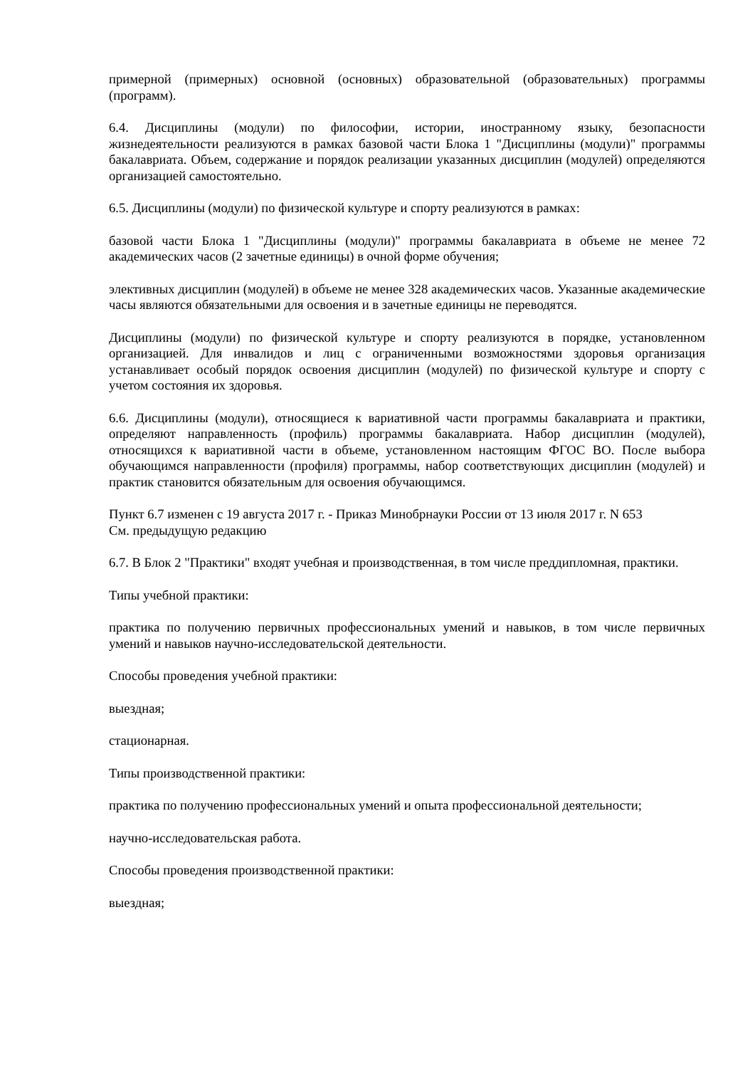примерной (примерных) основной (основных) образовательной (образовательных) программы (программ).
6.4. Дисциплины (модули) по философии, истории, иностранному языку, безопасности жизнедеятельности реализуются в рамках базовой части Блока 1 "Дисциплины (модули)" программы бакалавриата. Объем, содержание и порядок реализации указанных дисциплин (модулей) определяются организацией самостоятельно.
6.5. Дисциплины (модули) по физической культуре и спорту реализуются в рамках:
базовой части Блока 1 "Дисциплины (модули)" программы бакалавриата в объеме не менее 72 академических часов (2 зачетные единицы) в очной форме обучения;
элективных дисциплин (модулей) в объеме не менее 328 академических часов. Указанные академические часы являются обязательными для освоения и в зачетные единицы не переводятся.
Дисциплины (модули) по физической культуре и спорту реализуются в порядке, установленном организацией. Для инвалидов и лиц с ограниченными возможностями здоровья организация устанавливает особый порядок освоения дисциплин (модулей) по физической культуре и спорту с учетом состояния их здоровья.
6.6. Дисциплины (модули), относящиеся к вариативной части программы бакалавриата и практики, определяют направленность (профиль) программы бакалавриата. Набор дисциплин (модулей), относящихся к вариативной части в объеме, установленном настоящим ФГОС ВО. После выбора обучающимся направленности (профиля) программы, набор соответствующих дисциплин (модулей) и практик становится обязательным для освоения обучающимся.
Пункт 6.7 изменен с 19 августа 2017 г. - Приказ Минобрнауки России от 13 июля 2017 г. N 653
См. предыдущую редакцию
6.7. В Блок 2 "Практики" входят учебная и производственная, в том числе преддипломная, практики.
Типы учебной практики:
практика по получению первичных профессиональных умений и навыков, в том числе первичных умений и навыков научно-исследовательской деятельности.
Способы проведения учебной практики:
выездная;
стационарная.
Типы производственной практики:
практика по получению профессиональных умений и опыта профессиональной деятельности;
научно-исследовательская работа.
Способы проведения производственной практики:
выездная;